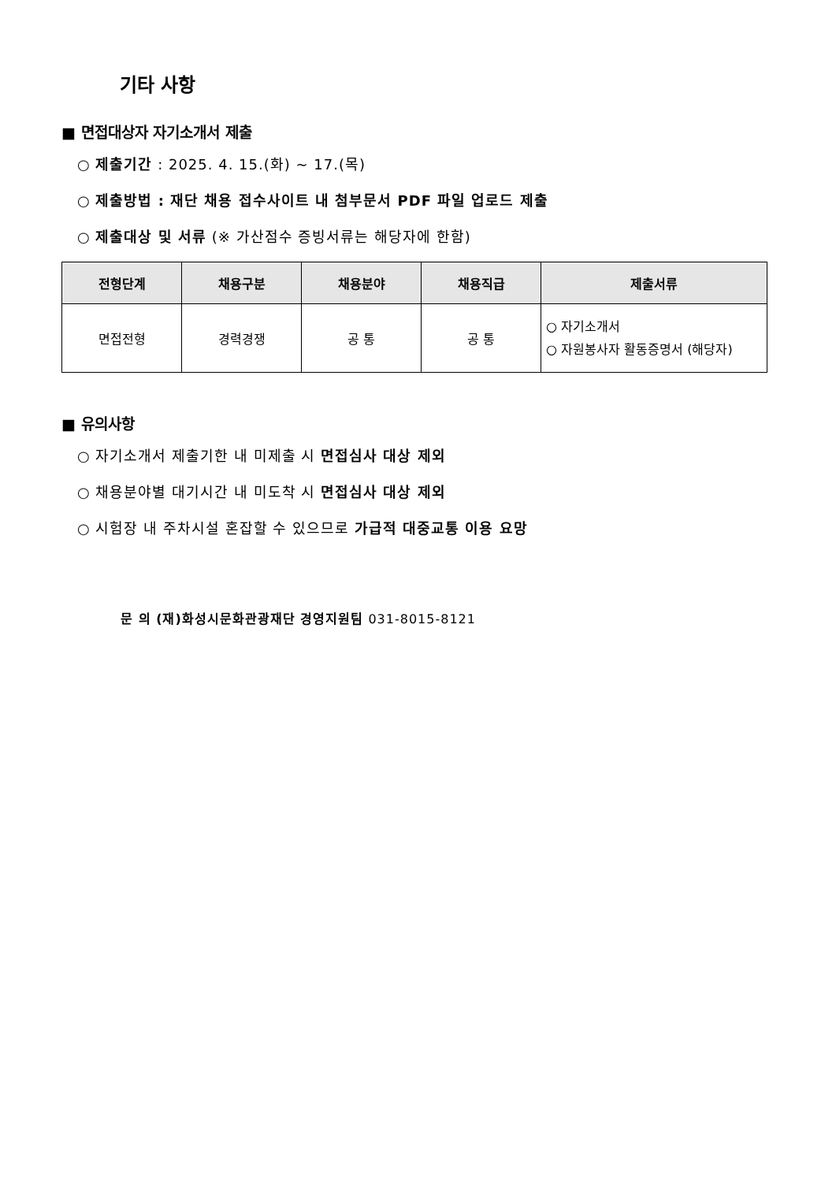기타 사항
■ 면접대상자 자기소개서 제출
○ 제출기간 : 2025. 4. 15.(화) ~ 17.(목)
○ 제출방법 : 재단 채용 접수사이트 내 첨부문서 PDF 파일 업로드 제출
○ 제출대상 및 서류 (※ 가산점수 증빙서류는 해당자에 한함)
| 전형단계 | 채용구분 | 채용분야 | 채용직급 | 제출서류 |
| --- | --- | --- | --- | --- |
| 면접전형 | 경력경쟁 | 공 통 | 공 통 | ○ 자기소개서 ○ 자원봉사자 활동증명서 (해당자) |
■ 유의사항
○ 자기소개서 제출기한 내 미제출 시 면접심사 대상 제외
○ 채용분야별 대기시간 내 미도착 시 면접심사 대상 제외
○ 시험장 내 주차시설 혼잡할 수 있으므로 가급적 대중교통 이용 요망
문 의 (재)화성시문화관광재단 경영지원팀 031-8015-8121